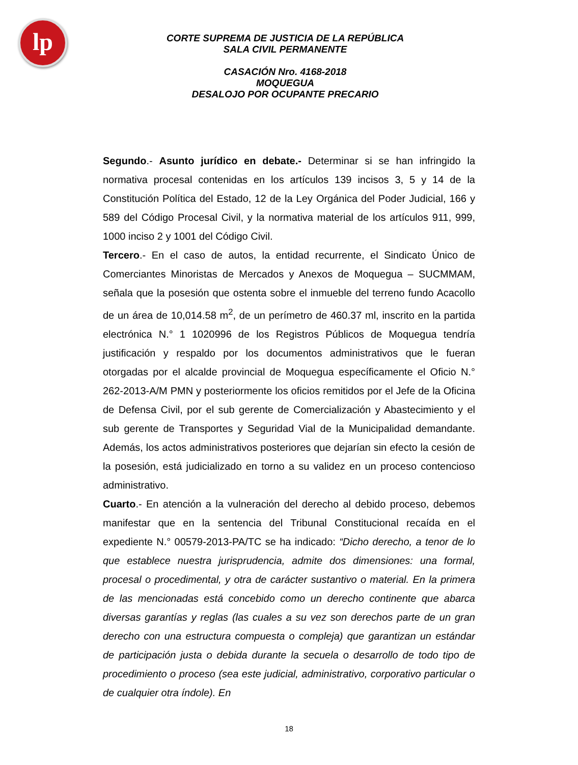lp
CORTE SUPREMA DE JUSTICIA DE LA REPÚBLICA
SALA CIVIL PERMANENTE
CASACIÓN Nro. 4168-2018
MOQUEGUA
DESALOJO POR OCUPANTE PRECARIO
Segundo.- Asunto jurídico en debate.- Determinar si se han infringido la normativa procesal contenidas en los artículos 139 incisos 3, 5 y 14 de la Constitución Política del Estado, 12 de la Ley Orgánica del Poder Judicial, 166 y 589 del Código Procesal Civil, y la normativa material de los artículos 911, 999, 1000 inciso 2 y 1001 del Código Civil.
Tercero.- En el caso de autos, la entidad recurrente, el Sindicato Único de Comerciantes Minoristas de Mercados y Anexos de Moquegua – SUCMMAM, señala que la posesión que ostenta sobre el inmueble del terreno fundo Acacollo de un área de 10,014.58 m<sup>2</sup>, de un perímetro de 460.37 ml, inscrito en la partida electrónica N.° 1 1020996 de los Registros Públicos de Moquegua tendría justificación y respaldo por los documentos administrativos que le fueran otorgadas por el alcalde provincial de Moquegua específicamente el Oficio N.° 262-2013-A/M PMN y posteriormente los oficios remitidos por el Jefe de la Oficina de Defensa Civil, por el sub gerente de Comercialización y Abastecimiento y el sub gerente de Transportes y Seguridad Vial de la Municipalidad demandante. Además, los actos administrativos posteriores que dejarían sin efecto la cesión de la posesión, está judicializado en torno a su validez en un proceso contencioso administrativo.
Cuarto.- En atención a la vulneración del derecho al debido proceso, debemos manifestar que en la sentencia del Tribunal Constitucional recaída en el expediente N.° 00579-2013-PA/TC se ha indicado: “Dicho derecho, a tenor de lo que establece nuestra jurisprudencia, admite dos dimensiones: una formal, procesal o procedimental, y otra de carácter sustantivo o material. En la primera de las mencionadas está concebido como un derecho continente que abarca diversas garantías y reglas (las cuales a su vez son derechos parte de un gran derecho con una estructura compuesta o compleja) que garantizan un estándar de participación justa o debida durante la secuela o desarrollo de todo tipo de procedimiento o proceso (sea este judicial, administrativo, corporativo particular o de cualquier otra índole). En
18